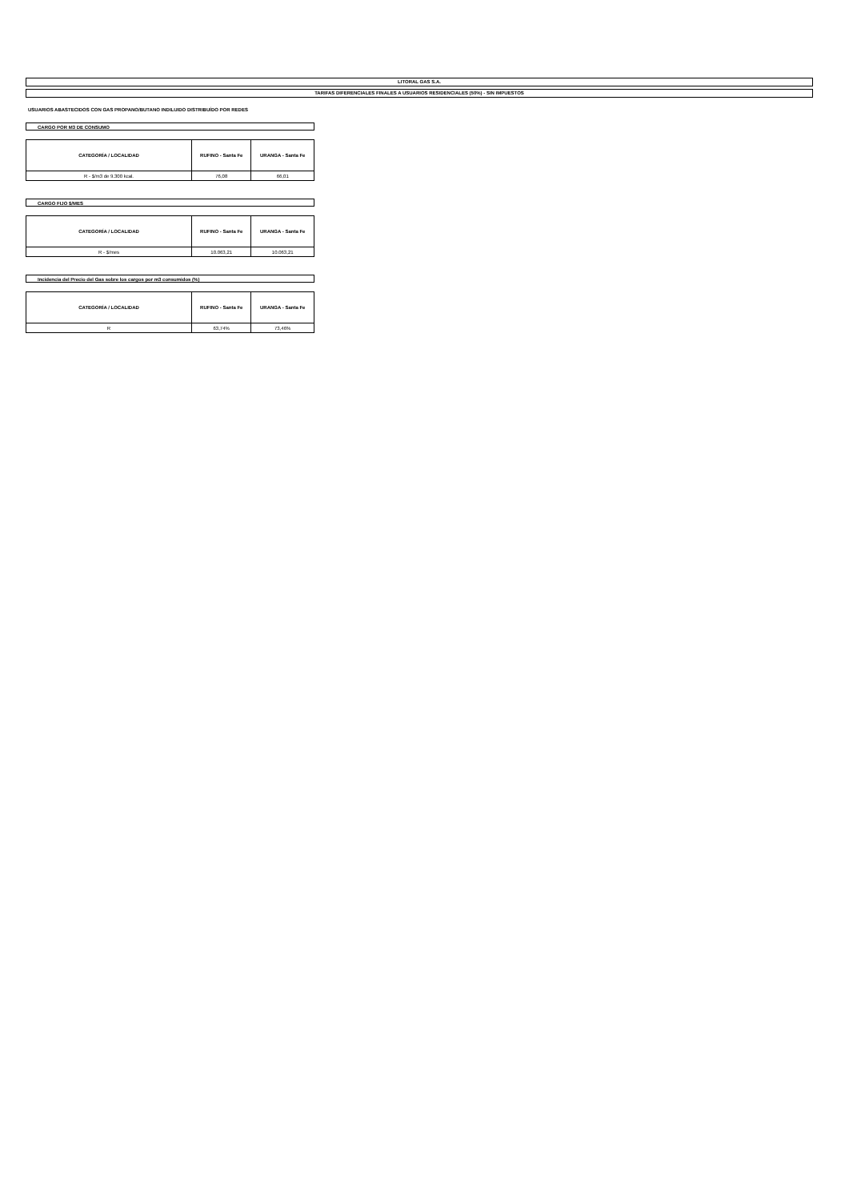LITORAL GAS S.A.
TARIFAS DIFERENCIALES FINALES A USUARIOS RESIDENCIALES (50%) - SIN IMPUESTOS
USUARIOS ABASTECIDOS CON GAS PROPANO/BUTANO INDILUIDO DISTRIBUÍDO POR REDES
CARGO POR M3 DE CONSUMO
| CATEGORÍA / LOCALIDAD | RUFINO - Santa Fe | URANGA - Santa Fe |
| --- | --- | --- |
| R - $/m3 de 9.300 kcal. | 76,08 | 66,01 |
CARGO FIJO $/MES
| CATEGORÍA / LOCALIDAD | RUFINO - Santa Fe | URANGA - Santa Fe |
| --- | --- | --- |
| R - $/mes | 10.063,21 | 10.063,21 |
Incidencia del Precio del Gas sobre los cargos por m3 consumidos (%)
| CATEGORÍA / LOCALIDAD | RUFINO - Santa Fe | URANGA - Santa Fe |
| --- | --- | --- |
| R | 63,74% | 73,46% |